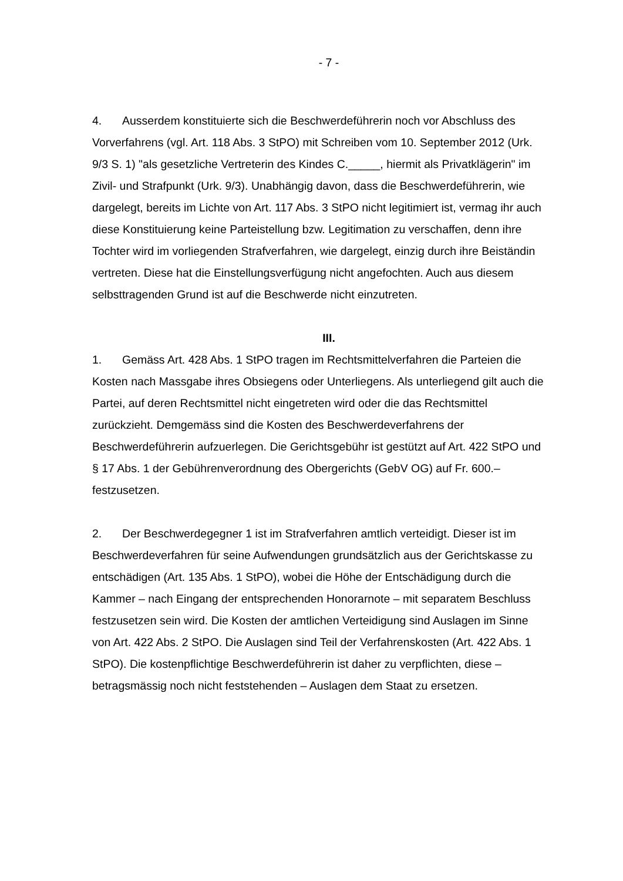- 7 -
4. Ausserdem konstituierte sich die Beschwerdeführerin noch vor Abschluss des Vorverfahrens (vgl. Art. 118 Abs. 3 StPO) mit Schreiben vom 10. September 2012 (Urk. 9/3 S. 1) "als gesetzliche Vertreterin des Kindes C._____, hiermit als Privatklägerin" im Zivil- und Strafpunkt (Urk. 9/3). Unabhängig davon, dass die Beschwerdeführerin, wie dargelegt, bereits im Lichte von Art. 117 Abs. 3 StPO nicht legitimiert ist, vermag ihr auch diese Konstituierung keine Parteistellung bzw. Legitimation zu verschaffen, denn ihre Tochter wird im vorliegenden Strafverfahren, wie dargelegt, einzig durch ihre Beiständin vertreten. Diese hat die Einstellungsverfügung nicht angefochten. Auch aus diesem selbsttragenden Grund ist auf die Beschwerde nicht einzutreten.
III.
1. Gemäss Art. 428 Abs. 1 StPO tragen im Rechtsmittelverfahren die Parteien die Kosten nach Massgabe ihres Obsiegens oder Unterliegens. Als unterliegend gilt auch die Partei, auf deren Rechtsmittel nicht eingetreten wird oder die das Rechtsmittel zurückzieht. Demgemäss sind die Kosten des Beschwerdeverfahrens der Beschwerdeführerin aufzuerlegen. Die Gerichtsgebühr ist gestützt auf Art. 422 StPO und § 17 Abs. 1 der Gebührenverordnung des Obergerichts (GebV OG) auf Fr. 600.– festzusetzen.
2. Der Beschwerdegegner 1 ist im Strafverfahren amtlich verteidigt. Dieser ist im Beschwerdeverfahren für seine Aufwendungen grundsätzlich aus der Gerichtskasse zu entschädigen (Art. 135 Abs. 1 StPO), wobei die Höhe der Entschädigung durch die Kammer – nach Eingang der entsprechenden Honorarnote – mit separatem Beschluss festzusetzen sein wird. Die Kosten der amtlichen Verteidigung sind Auslagen im Sinne von Art. 422 Abs. 2 StPO. Die Auslagen sind Teil der Verfahrenskosten (Art. 422 Abs. 1 StPO). Die kostenpflichtige Beschwerdeführerin ist daher zu verpflichten, diese – betragsmässig noch nicht feststehenden – Auslagen dem Staat zu ersetzen.